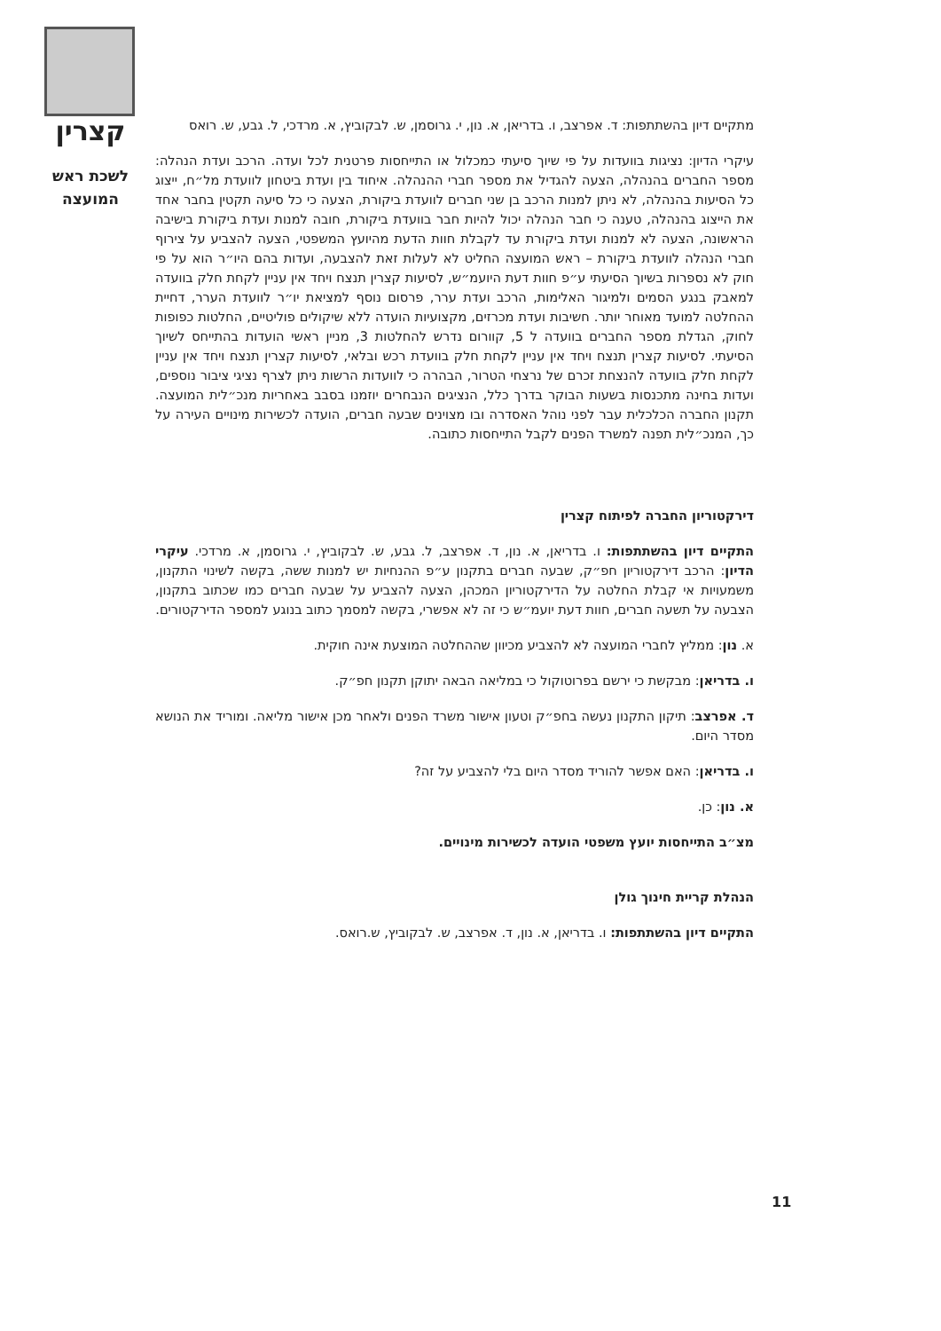קצרין
לשכת ראש המועצה
מתקיים דיון בהשתתפות: ד. אפרצב, ו. בדריאן, א. נון, י. גרוסמן, ש. לבקוביץ, א. מרדכי, ל. גבע, ש. רואס
עיקרי הדיון: נציגות בוועדות על פי שיוך סיעתי כמכלול או התייחסות פרטנית לכל ועדה. הרכב ועדת הנהלה: מספר החברים בהנהלה, הצעה להגדיל את מספר חברי ההנהלה. איחוד בין ועדת ביטחון לוועדת מל״ח, ייצוג כל הסיעות בהנהלה, לא ניתן למנות הרכב בן שני חברים לוועדת ביקורת, הצעה כי כל סיעה תקטין בחבר אחד את הייצוג בהנהלה, טענה כי חבר הנהלה יכול להיות חבר בוועדת ביקורת, חובה למנות ועדת ביקורת בישיבה הראשונה, הצעה לא למנות ועדת ביקורת עד לקבלת חוות הדעת מהיועץ המשפטי, הצעה להצביע על צירוף חברי הנהלה לוועדת ביקורת – ראש המועצה החליט לא לעלות זאת להצבעה, ועדות בהם היו״ר הוא על פי חוק לא נספרות בשיוך הסיעתי ע״פ חוות דעת היועמ״ש, לסיעות קצרין תנצח ויחד אין עניין לקחת חלק בוועדה למאבק בנגע הסמים ולמיגור האלימות, הרכב ועדת ערר, פרסום נוסף למציאת יו״ר לוועדת הערר, דחיית ההחלטה למועד מאוחר יותר. חשיבות ועדת מכרזים, מקצועיות הועדה ללא שיקולים פוליטיים, החלטות כפופות לחוק, הגדלת מספר החברים בוועדה ל 5, קוורום נדרש להחלטות 3, מניין ראשי הועדות בהתייחס לשיוך הסיעתי. לסיעות קצרין תנצח ויחד אין עניין לקחת חלק בוועדת רכש ובלאי, לסיעות קצרין תנצח ויחד אין עניין לקחת חלק בוועדה להנצחת זכרם של נרצחי הטרור, הבהרה כי לוועדות הרשות ניתן לצרף נציגי ציבור נוספים, ועדות בחינה מתכנסות בשעות הבוקר בדרך כלל, הנציגים הנבחרים יוזמנו בסבב באחריות מנכ״לית המועצה. תקנון החברה הכלכלית עבר לפני נוהל האסדרה ובו מצוינים שבעה חברים, הועדה לכשירות מינויים העירה על כך, המנכ״לית תפנה למשרד הפנים לקבל התייחסות כתובה.
דירקטוריון החברה לפיתוח קצרין
התקיים דיון בהשתתפות: ו. בדריאן, א. נון, ד. אפרצב, ל. גבע, ש. לבקוביץ, י. גרוסמן, א. מרדכי. עיקרי הדיון: הרכב דירקטוריון חפ״ק, שבעה חברים בתקנון ע״פ ההנחיות יש למנות ששה, בקשה לשינוי התקנון, משמעויות אי קבלת החלטה על הדירקטוריון המכהן, הצעה להצביע על שבעה חברים כמו שכתוב בתקנון, הצבעה על תשעה חברים, חוות דעת יועמ״ש כי זה לא אפשרי, בקשה למסמך כתוב בנוגע למספר הדירקטורים.
א. נון: ממליץ לחברי המועצה לא להצביע מכיוון שההחלטה המוצעת אינה חוקית.
ו. בדריאן: מבקשת כי ירשם בפרוטוקול כי במליאה הבאה יתוקן תקנון חפ״ק.
ד. אפרצב: תיקון התקנון נעשה בחפ״ק וטעון אישור משרד הפנים ולאחר מכן אישור מליאה. ומוריד את הנושא מסדר היום.
ו. בדריאן: האם אפשר להוריד מסדר היום בלי להצביע על זה?
א. נון: כן.
מצ״ב התייחסות יועץ משפטי הועדה לכשירות מינויים.
הנהלת קריית חינוך גולן
התקיים דיון בהשתתפות: ו. בדריאן, א. נון, ד. אפרצב, ש. לבקוביץ, ש.רואס.
11